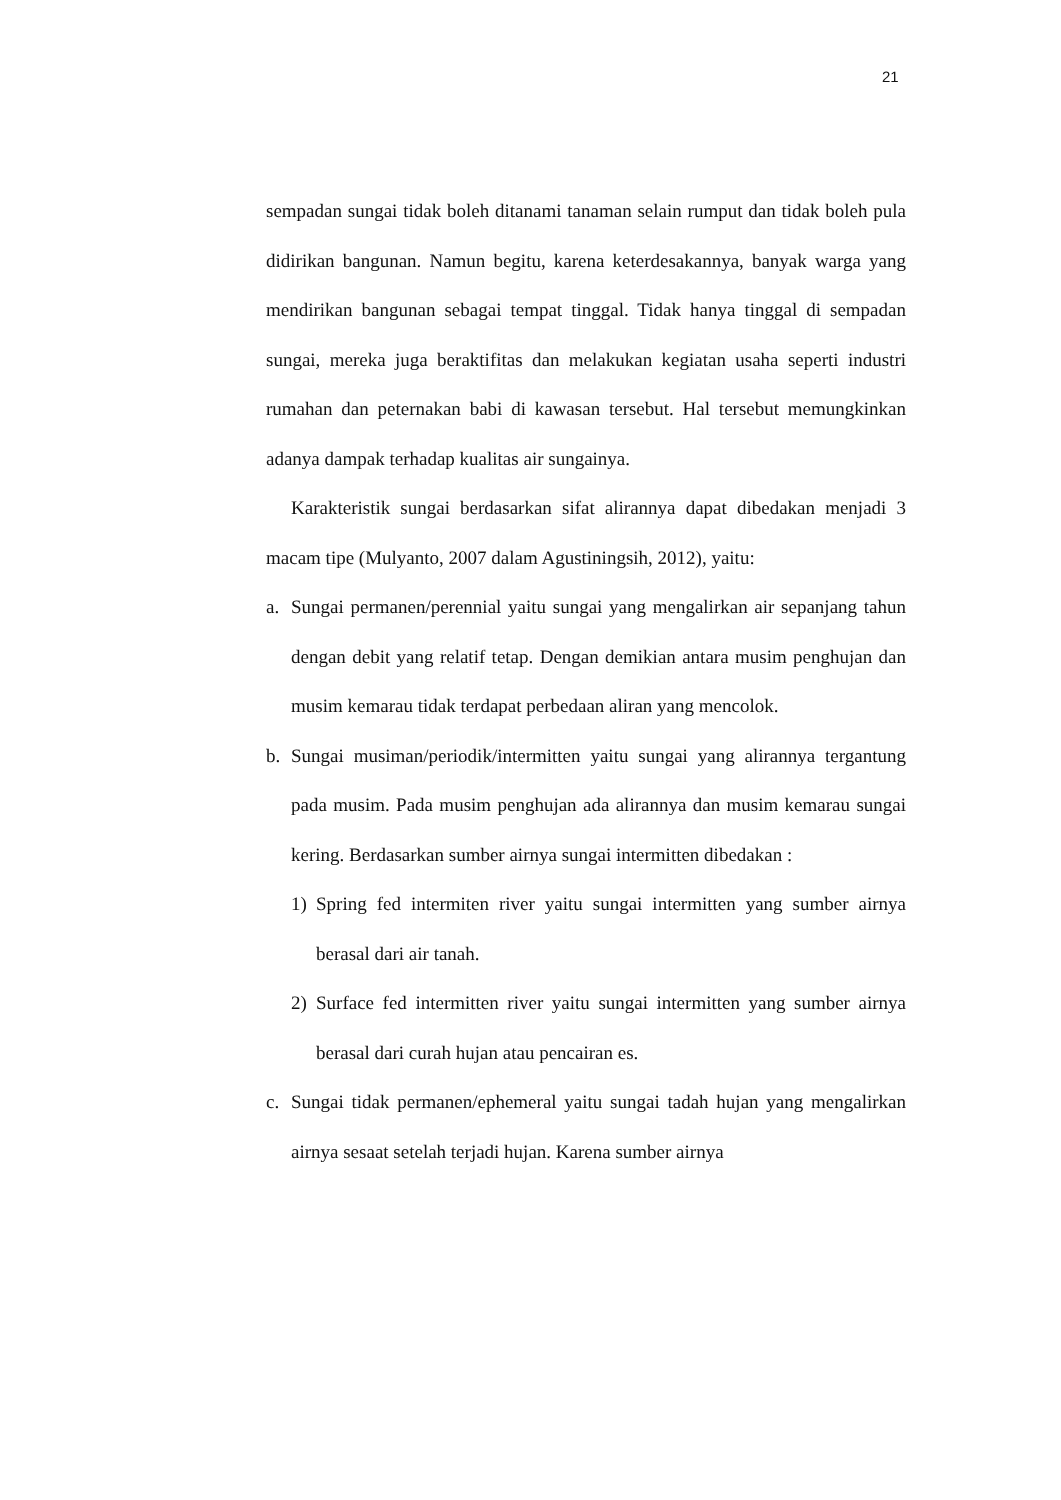21
sempadan sungai tidak boleh ditanami tanaman selain rumput dan tidak boleh pula didirikan bangunan. Namun begitu, karena keterdesakannya, banyak warga yang mendirikan bangunan sebagai tempat tinggal. Tidak hanya tinggal di sempadan sungai, mereka juga beraktifitas dan melakukan kegiatan usaha seperti industri rumahan dan peternakan babi di kawasan tersebut. Hal tersebut memungkinkan adanya dampak terhadap kualitas air sungainya.
Karakteristik sungai berdasarkan sifat alirannya dapat dibedakan menjadi 3 macam tipe (Mulyanto, 2007 dalam Agustiningsih, 2012), yaitu:
a. Sungai permanen/perennial yaitu sungai yang mengalirkan air sepanjang tahun dengan debit yang relatif tetap. Dengan demikian antara musim penghujan dan musim kemarau tidak terdapat perbedaan aliran yang mencolok.
b. Sungai musiman/periodik/intermitten yaitu sungai yang alirannya tergantung pada musim. Pada musim penghujan ada alirannya dan musim kemarau sungai kering. Berdasarkan sumber airnya sungai intermitten dibedakan :
1) Spring fed intermiten river yaitu sungai intermitten yang sumber airnya berasal dari air tanah.
2) Surface fed intermitten river yaitu sungai intermitten yang sumber airnya berasal dari curah hujan atau pencairan es.
c. Sungai tidak permanen/ephemeral yaitu sungai tadah hujan yang mengalirkan airnya sesaat setelah terjadi hujan. Karena sumber airnya